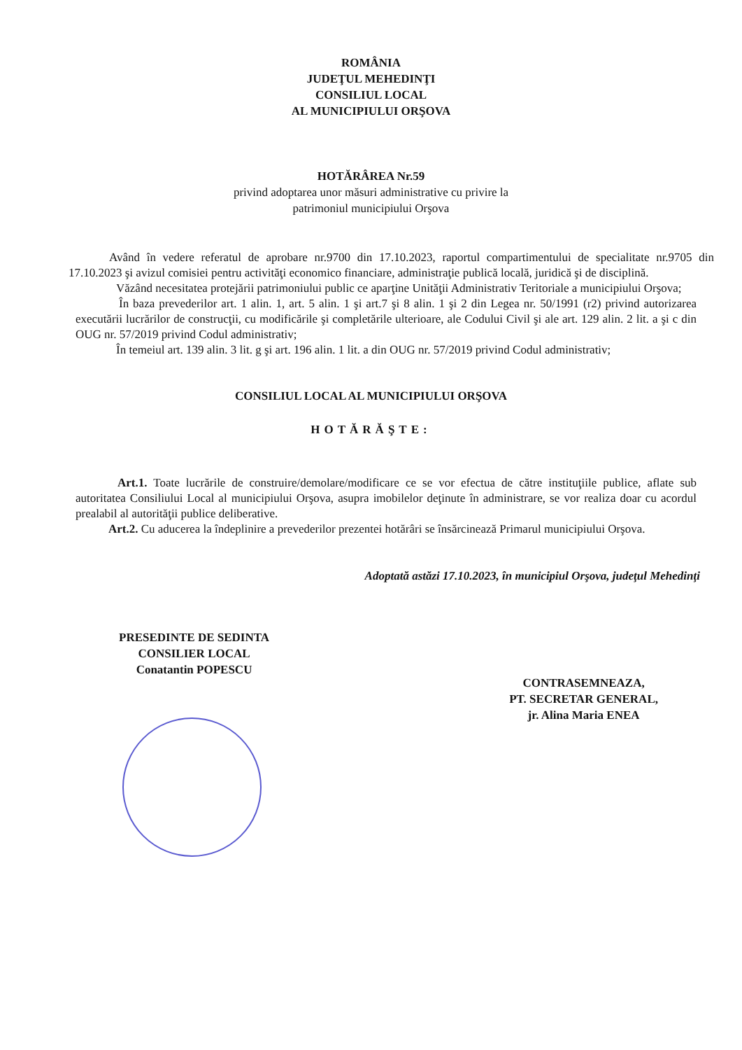ROMÂNIA
JUDEŢUL MEHEDINŢI
CONSILIUL LOCAL
AL MUNICIPIULUI ORŞOVA
HOTĂRÂREA Nr.59
privind adoptarea unor măsuri administrative cu privire la
patrimoniul municipiului Orşova
Având în vedere referatul de aprobare nr.9700 din 17.10.2023, raportul compartimentului de specialitate nr.9705 din 17.10.2023 şi avizul comisiei pentru activităţi economico financiare, administraţie publică locală, juridică şi de disciplină.
Văzând necesitatea protejării patrimoniului public ce aparţine Unităţii Administrativ Teritoriale a municipiului Orşova;
În baza prevederilor art. 1 alin. 1, art. 5 alin. 1 şi art.7 şi 8 alin. 1 şi 2 din Legea nr. 50/1991 (r2) privind autorizarea executării lucrărilor de construcţii, cu modificările şi completările ulterioare, ale Codului Civil şi ale art. 129 alin. 2 lit. a şi c din OUG nr. 57/2019 privind Codul administrativ;
În temeiul art. 139 alin. 3 lit. g şi art. 196 alin. 1 lit. a din OUG nr. 57/2019 privind Codul administrativ;
CONSILIUL LOCAL AL MUNICIPIULUI ORŞOVA
HOTĂRĂŞTE:
Art.1. Toate lucrările de construire/demolare/modificare ce se vor efectua de către instituţiile publice, aflate sub autoritatea Consiliului Local al municipiului Orşova, asupra imobilelor deţinute în administrare, se vor realiza doar cu acordul prealabil al autorităţii publice deliberative.
Art.2. Cu aducerea la îndeplinire a prevederilor prezentei hotărâri se însărcinează Primarul municipiului Orşova.
Adoptată astăzi 17.10.2023, în municipiul Orşova, judeţul Mehedinţi
PRESEDINTE DE SEDINTA
CONSILIER LOCAL
Conatantin POPESCU
CONTRASEMNEAZA,
PT. SECRETAR GENERAL,
jr. Alina Maria ENEA